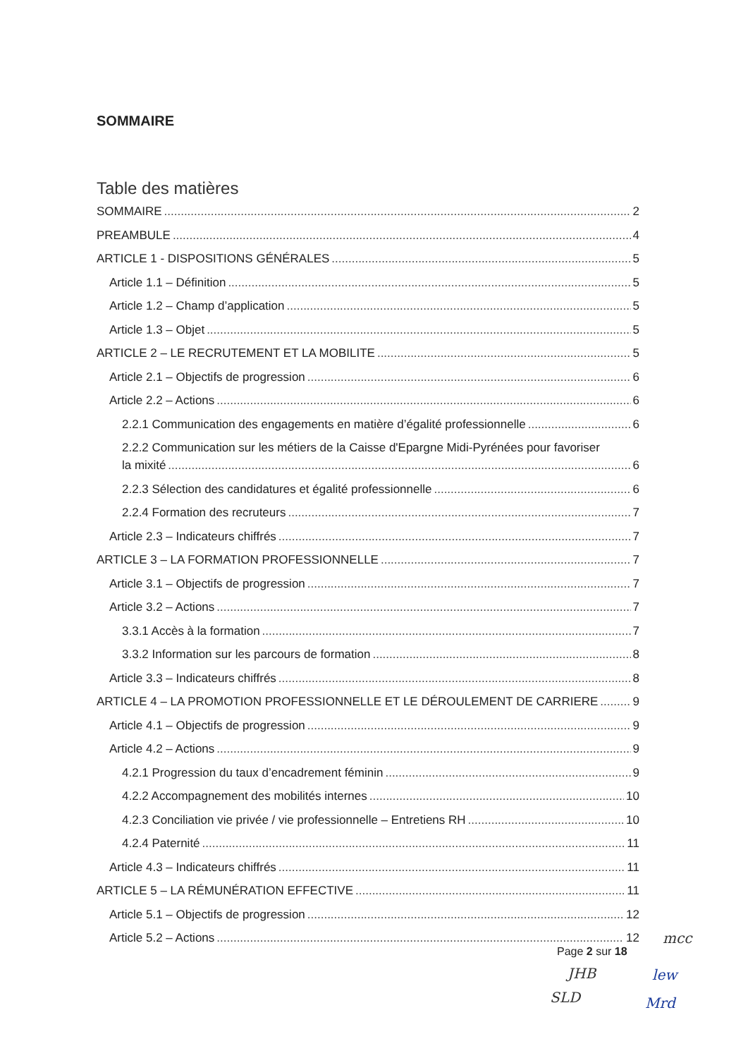SOMMAIRE
Table des matières
SOMMAIRE 2
PREAMBULE 4
ARTICLE 1 - DISPOSITIONS GÉNÉRALES 5
Article 1.1 – Définition 5
Article 1.2 – Champ d’application 5
Article 1.3 – Objet 5
ARTICLE 2 – LE RECRUTEMENT ET LA MOBILITE 5
Article 2.1 – Objectifs de progression 6
Article 2.2 – Actions 6
2.2.1 Communication des engagements en matière d’égalité professionnelle 6
2.2.2 Communication sur les métiers de la Caisse d'Epargne Midi-Pyrénées pour favoriser
la mixité 6
2.2.3 Sélection des candidatures et égalité professionnelle 6
2.2.4 Formation des recruteurs 7
Article 2.3 – Indicateurs chiffrés 7
ARTICLE 3 – LA FORMATION PROFESSIONNELLE 7
Article 3.1 – Objectifs de progression 7
Article 3.2 – Actions 7
3.3.1 Accès à la formation 7
3.3.2 Information sur les parcours de formation 8
Article 3.3 – Indicateurs chiffrés 8
ARTICLE 4 – LA PROMOTION PROFESSIONNELLE ET LE DÉROULEMENT DE CARRIERE 9
Article 4.1 – Objectifs de progression 9
Article 4.2 – Actions 9
4.2.1 Progression du taux d’encadrement féminin 9
4.2.2 Accompagnement des mobilités internes 10
4.2.3 Conciliation vie privée / vie professionnelle – Entretiens RH 10
4.2.4 Paternité 11
Article 4.3 – Indicateurs chiffrés 11
ARTICLE 5 – LA RÉMUNÉRATION EFFECTIVE 11
Article 5.1 – Objectifs de progression 12
Article 5.2 – Actions 12
mcc
Page 2 sur 18
JHB lew
SLD Mrd